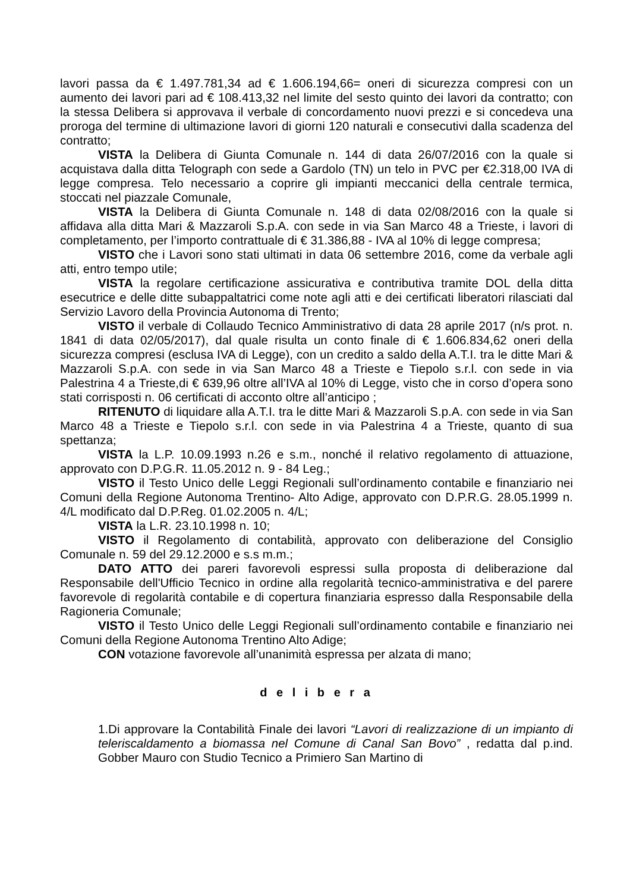lavori passa da € 1.497.781,34 ad € 1.606.194,66= oneri di sicurezza compresi con un aumento dei lavori pari ad € 108.413,32 nel limite del sesto quinto dei lavori da contratto; con la stessa Delibera si approvava il verbale di concordamento nuovi prezzi e si concedeva una proroga del termine di ultimazione lavori di giorni 120 naturali e consecutivi dalla scadenza del contratto;
VISTA la Delibera di Giunta Comunale n. 144 di data 26/07/2016 con la quale si acquistava dalla ditta Telograph con sede a Gardolo (TN) un telo in PVC per €2.318,00 IVA di legge compresa. Telo necessario a coprire gli impianti meccanici della centrale termica, stoccati nel piazzale Comunale,
VISTA la Delibera di Giunta Comunale n. 148 di data 02/08/2016 con la quale si affidava alla ditta Mari & Mazzaroli S.p.A. con sede in via San Marco 48 a Trieste, i lavori di completamento, per l’importo contrattuale di € 31.386,88 - IVA al 10% di legge compresa;
VISTO che i Lavori sono stati ultimati in data 06 settembre 2016, come da verbale agli atti, entro tempo utile;
VISTA la regolare certificazione assicurativa e contributiva tramite DOL della ditta esecutrice e delle ditte subappaltatrici come note agli atti e dei certificati liberatori rilasciati dal Servizio Lavoro della Provincia Autonoma di Trento;
VISTO il verbale di Collaudo Tecnico Amministrativo di data 28 aprile 2017 (n/s prot. n. 1841 di data 02/05/2017), dal quale risulta un conto finale di € 1.606.834,62 oneri della sicurezza compresi (esclusa IVA di Legge), con un credito a saldo della A.T.I. tra le ditte Mari & Mazzaroli S.p.A. con sede in via San Marco 48 a Trieste e Tiepolo s.r.l. con sede in via Palestrina 4 a Trieste,di € 639,96 oltre all’IVA al 10% di Legge, visto che in corso d’opera sono stati corrisposti n. 06 certificati di acconto oltre all’anticipo ;
RITENUTO di liquidare alla A.T.I. tra le ditte Mari & Mazzaroli S.p.A. con sede in via San Marco 48 a Trieste e Tiepolo s.r.l. con sede in via Palestrina 4 a Trieste, quanto di sua spettanza;
VISTA la L.P. 10.09.1993 n.26 e s.m., nonché il relativo regolamento di attuazione, approvato con D.P.G.R. 11.05.2012 n. 9 - 84 Leg.;
VISTO il Testo Unico delle Leggi Regionali sull’ordinamento contabile e finanziario nei Comuni della Regione Autonoma Trentino- Alto Adige, approvato con D.P.R.G. 28.05.1999 n. 4/L modificato dal D.P.Reg. 01.02.2005 n. 4/L;
VISTA la L.R. 23.10.1998 n. 10;
VISTO il Regolamento di contabilità, approvato con deliberazione del Consiglio Comunale n. 59 del 29.12.2000 e s.s m.m.;
DATO ATTO dei pareri favorevoli espressi sulla proposta di deliberazione dal Responsabile dell'Ufficio Tecnico in ordine alla regolarità tecnico-amministrativa e del parere favorevole di regolarità contabile e di copertura finanziaria espresso dalla Responsabile della Ragioneria Comunale;
VISTO il Testo Unico delle Leggi Regionali sull’ordinamento contabile e finanziario nei Comuni della Regione Autonoma Trentino Alto Adige;
CON votazione favorevole all’unanimità espressa per alzata di mano;
d e l i b e r a
1.Di approvare la Contabilità Finale dei lavori “Lavori di realizzazione di un impianto di teleriscaldamento a biomassa nel Comune di Canal San Bovo” , redatta dal p.ind. Gobber Mauro con Studio Tecnico a Primiero San Martino di